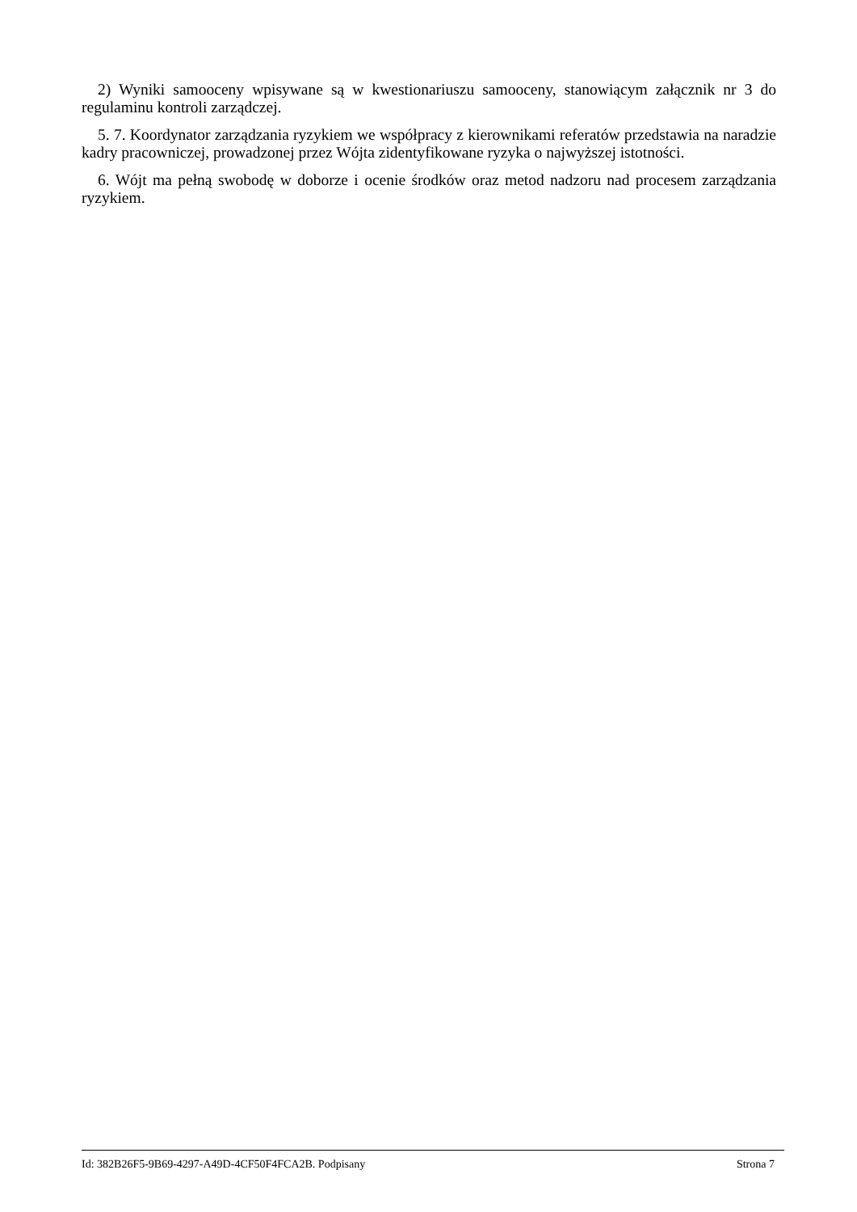2) Wyniki samooceny wpisywane są w kwestionariuszu samooceny, stanowiącym załącznik nr 3 do regulaminu kontroli zarządczej.
5. 7. Koordynator zarządzania ryzykiem we współpracy z kierownikami referatów przedstawia na naradzie kadry pracowniczej, prowadzonej przez Wójta zidentyfikowane ryzyka o najwyższej istotności.
6. Wójt ma pełną swobodę w doborze i ocenie środków oraz metod nadzoru nad procesem zarządzania ryzykiem.
Id: 382B26F5-9B69-4297-A49D-4CF50F4FCA2B. Podpisany Strona 7